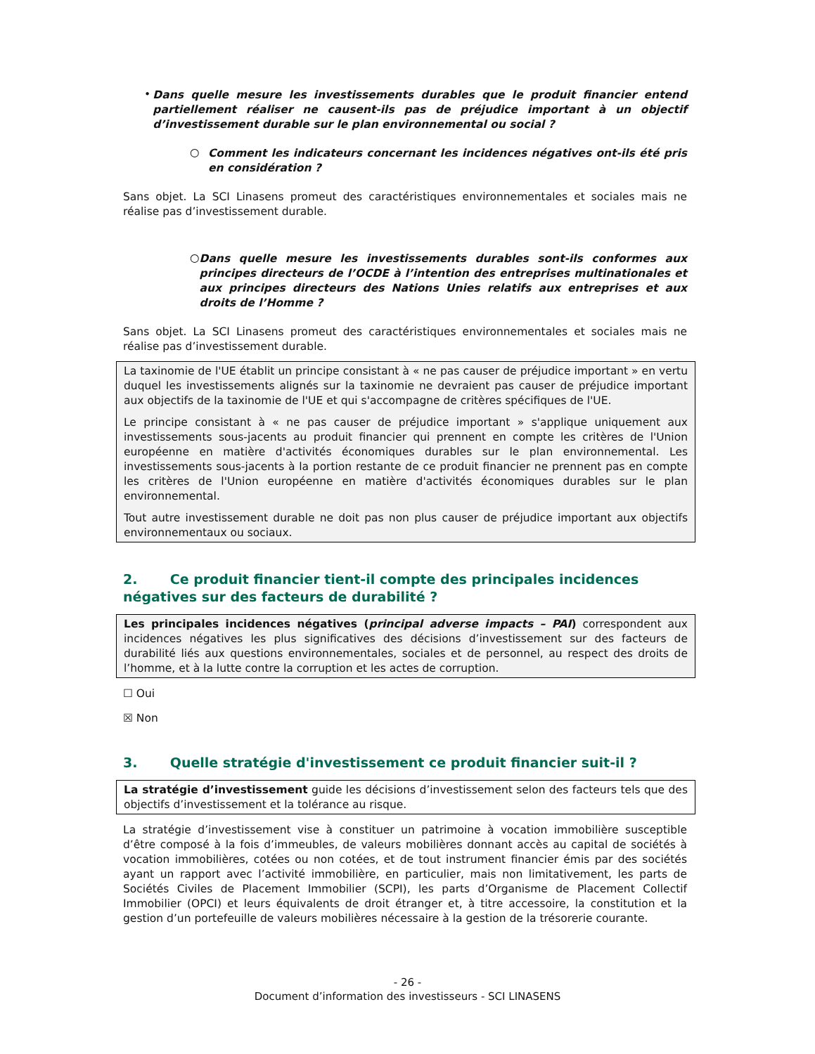•
Dans quelle mesure les investissements durables que le produit financier entend partiellement réaliser ne causent-ils pas de préjudice important à un objectif d’investissement durable sur le plan environnemental ou social ?
○
Comment les indicateurs concernant les incidences négatives ont-ils été pris en considération ?
Sans objet. La SCI Linasens promeut des caractéristiques environnementales et sociales mais ne réalise pas d’investissement durable.
○
Dans quelle mesure les investissements durables sont-ils conformes aux principes directeurs de l’OCDE à l’intention des entreprises multinationales et aux principes directeurs des Nations Unies relatifs aux entreprises et aux droits de l’Homme ?
Sans objet. La SCI Linasens promeut des caractéristiques environnementales et sociales mais ne réalise pas d’investissement durable.
La taxinomie de l'UE établit un principe consistant à « ne pas causer de préjudice important » en vertu duquel les investissements alignés sur la taxinomie ne devraient pas causer de préjudice important aux objectifs de la taxinomie de l'UE et qui s'accompagne de critères spécifiques de l'UE.
Le principe consistant à « ne pas causer de préjudice important » s'applique uniquement aux investissements sous-jacents au produit financier qui prennent en compte les critères de l'Union européenne en matière d'activités économiques durables sur le plan environnemental. Les investissements sous-jacents à la portion restante de ce produit financier ne prennent pas en compte les critères de l'Union européenne en matière d'activités économiques durables sur le plan environnemental.
Tout autre investissement durable ne doit pas non plus causer de préjudice important aux objectifs environnementaux ou sociaux.
2. Ce produit financier tient-il compte des principales incidences négatives sur des facteurs de durabilité ?
Les principales incidences négatives (principal adverse impacts – PAI) correspondent aux incidences négatives les plus significatives des décisions d’investissement sur des facteurs de durabilité liés aux questions environnementales, sociales et de personnel, au respect des droits de l’homme, et à la lutte contre la corruption et les actes de corruption.
☐ Oui
☒ Non
3. Quelle stratégie d'investissement ce produit financier suit-il ?
La stratégie d’investissement guide les décisions d’investissement selon des facteurs tels que des objectifs d’investissement et la tolérance au risque.
La stratégie d’investissement vise à constituer un patrimoine à vocation immobilière susceptible d’être composé à la fois d’immeubles, de valeurs mobilières donnant accès au capital de sociétés à vocation immobilières, cotées ou non cotées, et de tout instrument financier émis par des sociétés ayant un rapport avec l’activité immobilière, en particulier, mais non limitativement, les parts de Sociétés Civiles de Placement Immobilier (SCPI), les parts d’Organisme de Placement Collectif Immobilier (OPCI) et leurs équivalents de droit étranger et, à titre accessoire, la constitution et la gestion d’un portefeuille de valeurs mobilières nécessaire à la gestion de la trésorerie courante.
- 26 -
Document d’information des investisseurs - SCI LINASENS